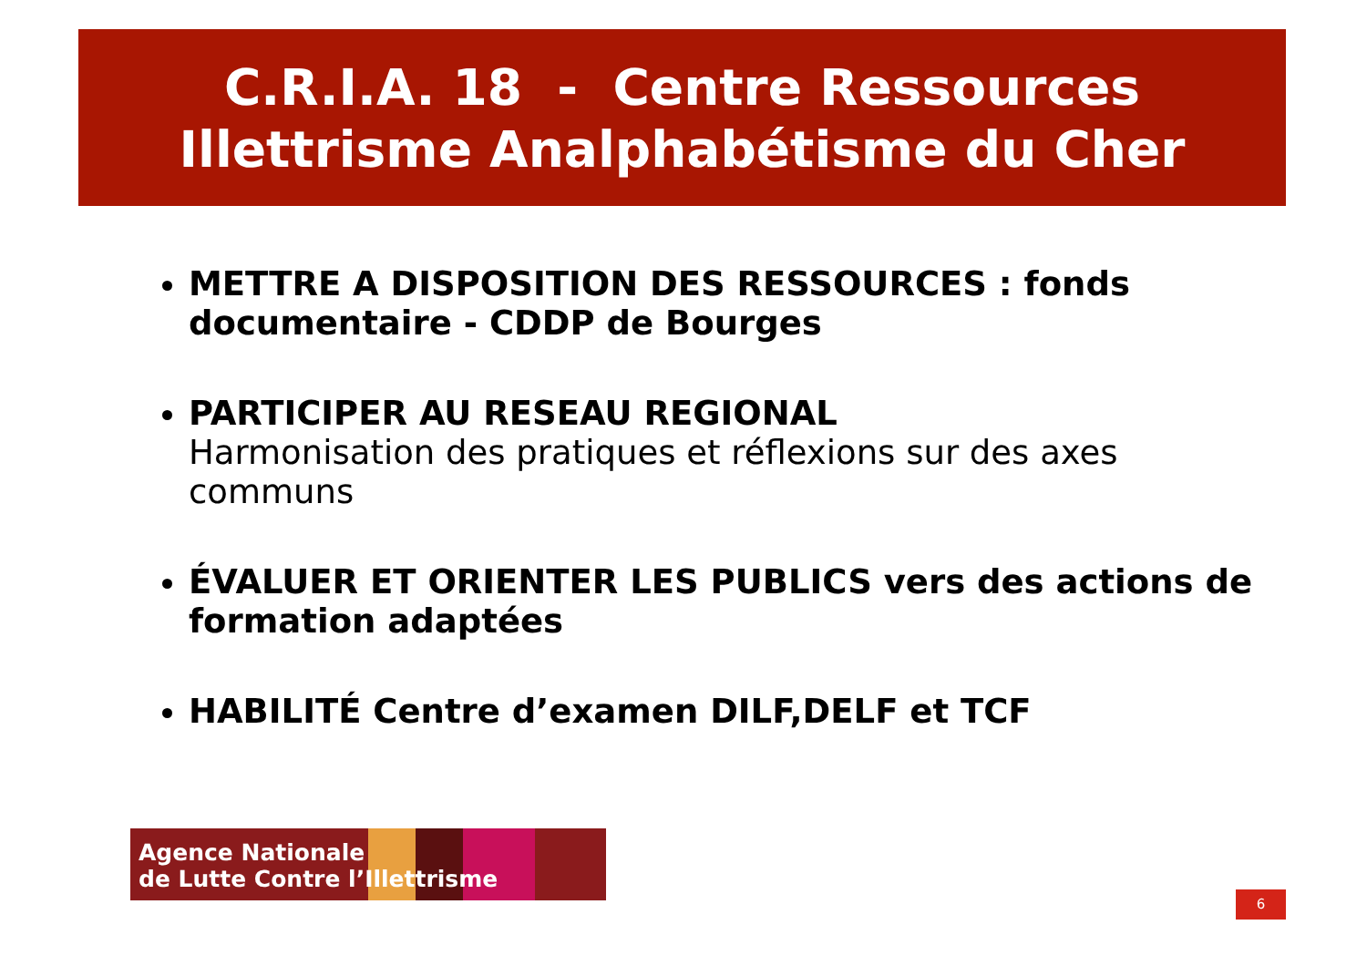C.R.I.A. 18 - Centre Ressources
Illettrisme Analphabétisme du Cher
METTRE A DISPOSITION DES RESSOURCES : fonds documentaire - CDDP de Bourges
PARTICIPER AU RESEAU REGIONAL
Harmonisation des pratiques et réflexions sur des axes communs
ÉVALUER ET ORIENTER LES PUBLICS vers des actions de formation adaptées
HABILITÉ Centre d’examen DILF,DELF et TCF
Agence Nationale
de Lutte Contre l’Illettrisme
6